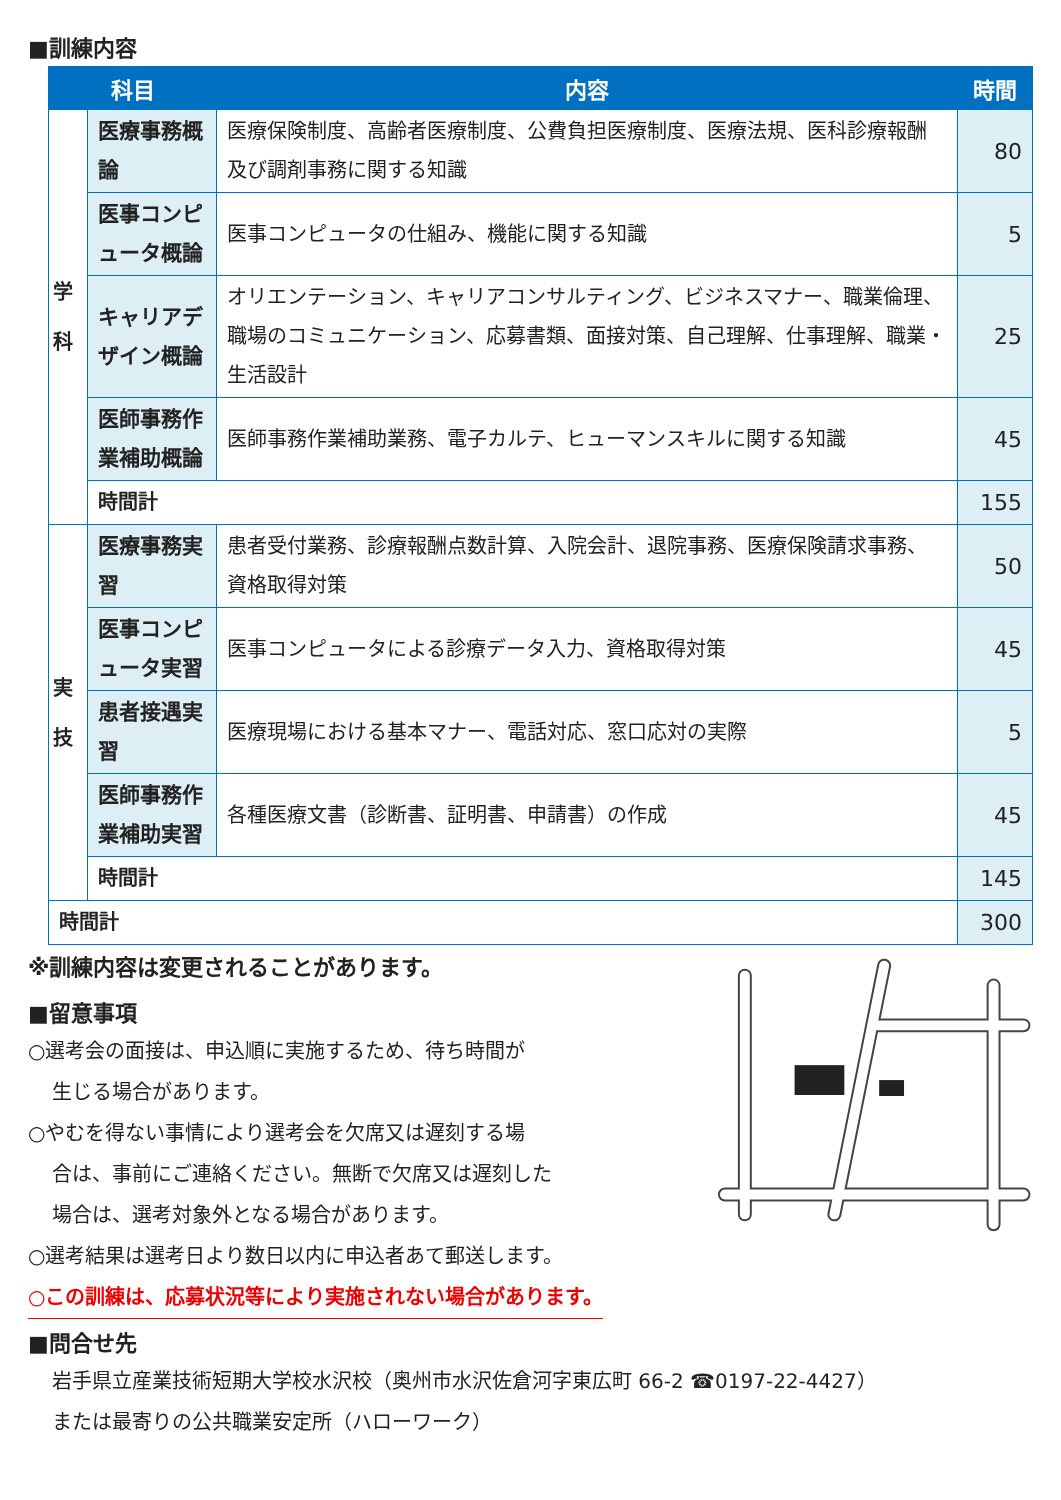■訓練内容
| 科目 | | 内容 | 時間 |
| --- | --- | --- | --- |
| 学 科 | 医療事務概論 | 医療保険制度、高齢者医療制度、公費負担医療制度、医療法規、医科診療報酬及び調剤事務に関する知識 | 80 |
| | 医事コンピュータ概論 | 医事コンピュータの仕組み、機能に関する知識 | 5 |
| | キャリアデザイン概論 | オリエンテーション、キャリアコンサルティング、ビジネスマナー、職業倫理、職場のコミュニケーション、応募書類、面接対策、自己理解、仕事理解、職業・生活設計 | 25 |
| | 医師事務作業補助概論 | 医師事務作業補助業務、電子カルテ、ヒューマンスキルに関する知識 | 45 |
| | 時間計 | | 155 |
| 実 技 | 医療事務実習 | 患者受付業務、診療報酬点数計算、入院会計、退院事務、医療保険請求事務、資格取得対策 | 50 |
| | 医事コンピュータ実習 | 医事コンピュータによる診療データ入力、資格取得対策 | 45 |
| | 患者接遇実習 | 医療現場における基本マナー、電話対応、窓口応対の実際 | 5 |
| | 医師事務作業補助実習 | 各種医療文書（診断書、証明書、申請書）の作成 | 45 |
| | 時間計 | | 145 |
| 時間計 | | | 300 |
※訓練内容は変更されることがあります。
■留意事項
○選考会の面接は、申込順に実施するため、待ち時間が
生じる場合があります。
○やむを得ない事情により選考会を欠席又は遅刻する場
合は、事前にご連絡ください。無断で欠席又は遅刻した
場合は、選考対象外となる場合があります。
○選考結果は選考日より数日以内に申込者あて郵送します。
○この訓練は、応募状況等により実施されない場合があります。
■問合せ先
岩手県立産業技術短期大学校水沢校（奥州市水沢佐倉河字東広町 66-2 ☎0197-22-4427）
または最寄りの公共職業安定所（ハローワーク）